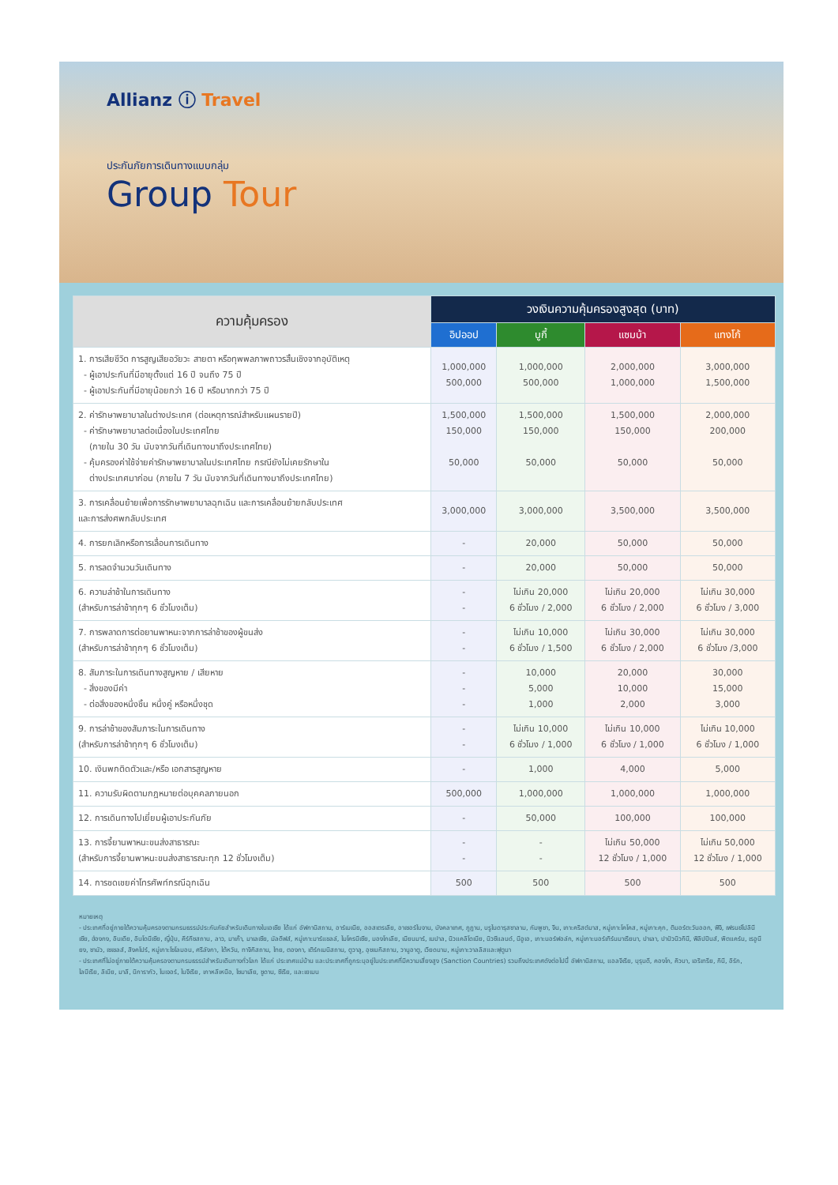Allianz ⓘ Travel
ประกันภัยการเดินทางแบบกลุ่ม
Group Tour
| ความคุ้มครอง | วงเงินความคุ้มครองสูงสุด (บาท) | | | |
| --- | --- | --- | --- | --- |
| | อิปออป | บูกี้ | แซมบ้า | แทงโก้ |
| 1. การเสียชีวิต การสูญเสียอวัยวะ สายตา หรือทุพพลภาพถาวรสิ้นเชิงจากอุบัติเหตุ - ผู้เอาประกันที่มีอายุตั้งแต่ 16 ปี จนถึง 75 ปี - ผู้เอาประกันที่มีอายุน้อยกว่า 16 ปี หรือมากกว่า 75 ปี | 1,000,000 500,000 | 1,000,000 500,000 | 2,000,000 1,000,000 | 3,000,000 1,500,000 |
| 2. ค่ารักษาพยาบาลในต่างประเทศ (ต่อเหตุการณ์สำหรับแผนรายปี) - ค่ารักษาพยาบาลต่อเนื่องในประเทศไทย (ภายใน 30 วัน นับจากวันที่เดินทางมาถึงประเทศไทย) - คุ้มครองค่าใช้จ่ายค่ารักษาพยาบาลในประเทศไทย กรณียังไม่เคยรักษาใน ต่างประเทศมาก่อน (ภายใน 7 วัน นับจากวันที่เดินทางมาถึงประเทศไทย) | 1,500,000 150,000 50,000 | 1,500,000 150,000 50,000 | 1,500,000 150,000 50,000 | 2,000,000 200,000 50,000 |
| 3. การเคลื่อนย้ายเพื่อการรักษาพยาบาลฉุกเฉิน และการเคลื่อนย้ายกลับประเทศ และการส่งศพกลับประเทศ | 3,000,000 | 3,000,000 | 3,500,000 | 3,500,000 |
| 4. การยกเลิกหรือการเลื่อนการเดินทาง | - | 20,000 | 50,000 | 50,000 |
| 5. การลดจำนวนวันเดินทาง | - | 20,000 | 50,000 | 50,000 |
| 6. ความล่าช้าในการเดินทาง (สำหรับการล่าช้าทุกๆ 6 ชั่วโมงเต็ม) | - - | ไม่เกิน 20,000 6 ชั่วโมง / 2,000 | ไม่เกิน 20,000 6 ชั่วโมง / 2,000 | ไม่เกิน 30,000 6 ชั่วโมง / 3,000 |
| 7. การพลาดการต่อยานพาหนะจากการล่าช้าของผู้ขนส่ง (สำหรับการล่าช้าทุกๆ 6 ชั่วโมงเต็ม) | - - | ไม่เกิน 10,000 6 ชั่วโมง / 1,500 | ไม่เกิน 30,000 6 ชั่วโมง / 2,000 | ไม่เกิน 30,000 6 ชั่วโมง /3,000 |
| 8. สัมภาระในการเดินทางสูญหาย / เสียหาย - สิ่งของมีค่า - ต่อสิ่งของหนึ่งชิ้น หนึ่งคู่ หรือหนึ่งชุด | - - - | 10,000 5,000 1,000 | 20,000 10,000 2,000 | 30,000 15,000 3,000 |
| 9. การล่าช้าของสัมภาระในการเดินทาง (สำหรับการล่าช้าทุกๆ 6 ชั่วโมงเต็ม) | - - | ไม่เกิน 10,000 6 ชั่วโมง / 1,000 | ไม่เกิน 10,000 6 ชั่วโมง / 1,000 | ไม่เกิน 10,000 6 ชั่วโมง / 1,000 |
| 10. เงินพกติดตัวและ/หรือ เอกสารสูญหาย | - | 1,000 | 4,000 | 5,000 |
| 11. ความรับผิดตามกฎหมายต่อบุคคลภายนอก | 500,000 | 1,000,000 | 1,000,000 | 1,000,000 |
| 12. การเดินทางไปเยี่ยมผู้เอาประกันภัย | - | 50,000 | 100,000 | 100,000 |
| 13. การจี้ยานพาหนะขนส่งสาธารณะ (สำหรับการจี้ยานพาหนะขนส่งสาธารณะทุก 12 ชั่วโมงเต็ม) | - - | - - | ไม่เกิน 50,000 12 ชั่วโมง / 1,000 | ไม่เกิน 50,000 12 ชั่วโมง / 1,000 |
| 14. การชดเชยค่าโทรศัพท์กรณีฉุกเฉิน | 500 | 500 | 500 | 500 |
หมายเหตุ
- ประเทศที่อยู่ภายใต้ความคุ้มครองตามกรมธรรม์ประกันภัยสำหรับเดินทางในเอเชีย ได้แก่ อัฟกานิสถาน, อาร์เมเนีย, ออสเตรเลีย, อาเซอร์ไบจาน, บังคลาเทศ, ภูฏาน, บรูไนดารุสซาลาม, กัมพูชา, จีน, เกาะคริสต์มาส, หมู่เกาะโคโคส, หมู่เกาะคุก, ติมอร์ตะวันออก, ฟิจิ, เฟรนช์โปลินีเซีย, ฮ่องกง, อินเดีย, อินโดนีเซีย, ญี่ปุ่น, คีร์กีซสถาน, ลาว, มาเก๊า, มาเลเซีย, มัลดีฟส์, หมู่เกาะมาร์แชลล์, ไมโครนีเซีย, มองโกเลีย, เมียนมาร์, เนปาล, นิวแคลิโดเนีย, นิวซีแลนด์, นีอูเอ, เกาะนอร์ฟอล์ก, หมู่เกาะนอร์เทิร์นมาเรียนา, ปาเลา, ปาปัวนิวกินี, ฟิลิปปินส์, พิตแคร์น, เรอูนียง, ซามัว, เซเชลส์, สิงคโปร์, หมู่เกาะโซโลมอน, ศรีลังกา, ไต้หวัน, ทาจิกิสถาน, ไทย, ตองกา, เติร์กเมนิสถาน, ตูวาลู, อุซเบกิสถาน, วานูอาตู, เวียดนาม, หมู่เกาะวาลลิสและฟุตูนา
- ประเทศที่ไม่อยู่ภายใต้ความคุ้มครองตามกรมธรรม์สำหรับเดินทางทั่วโลก ได้แก่ ประเทศแม่บ้าน และประเทศที่ถูกระบุอยู่ในประเทศที่มีความเสี่ยงสูง (Sanction Countries) รวมถึงประเทศดังต่อไปนี้ อัฟกานิสถาน, แอลจีเรีย, บุรุนดี, คองโก, คิวบา, เอริเทรีย, กินี, อิรัก, ไลบีเรีย, ลิเบีย, มาลี, นิการากัว, ไนเจอร์, ไนจีเรีย, เกาหลีเหนือ, โซมาเลีย, ซูดาน, ซีเรีย, และเยเมน